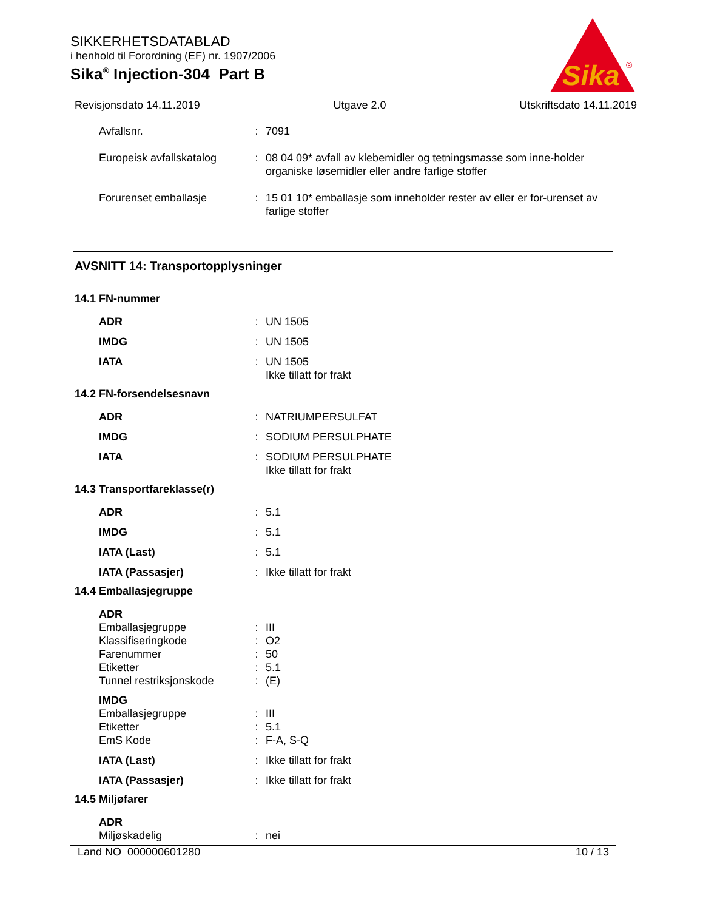SIKKERHETSDATABLAD
i henhold til Forordning (EF) nr. 1907/2006
Sika<sup>®</sup> Injection-304 Part B
Sika
®
Revisjonsdato 14.11.2019 Utgave 2.0 Utskriftsdato 14.11.2019
Avfallsnr. : 7091
Europeisk avfallskatalog
: 08 04 09* avfall av klebemidler og tetningsmasse som inne-holder organiske løsemidler eller andre farlige stoffer
Forurenset emballasje : 15 01 10* emballasje som inneholder rester av eller er for-urenset av farlige stoffer
AVSNITT 14: Transportopplysninger
14.1 FN-nummer
ADR : UN 1505
IMDG : UN 1505
IATA : UN 1505
Ikke tillatt for frakt
14.2 FN-forsendelsesnavn
ADR : NATRIUMPERSULFAT
IMDG : SODIUM PERSULPHATE
IATA : SODIUM PERSULPHATE
Ikke tillatt for frakt
14.3 Transportfareklasse(r)
ADR : 5.1
IMDG : 5.1
IATA (Last) : 5.1
IATA (Passasjer) : Ikke tillatt for frakt
14.4 Emballasjegruppe
ADR
Emballasjegruppe : III
Klassifiseringkode : O2
Farenummer : 50
Etiketter : 5.1
Tunnel restriksjonskode
: (E)
IMDG
Emballasjegruppe : III
Etiketter : 5.1
EmS Kode : F-A, S-Q
IATA (Last) : Ikke tillatt for frakt
IATA (Passasjer) : Ikke tillatt for frakt
14.5 Miljøfarer
ADR
Miljøskadelig : nei
Land NO 000000601280 10 / 13